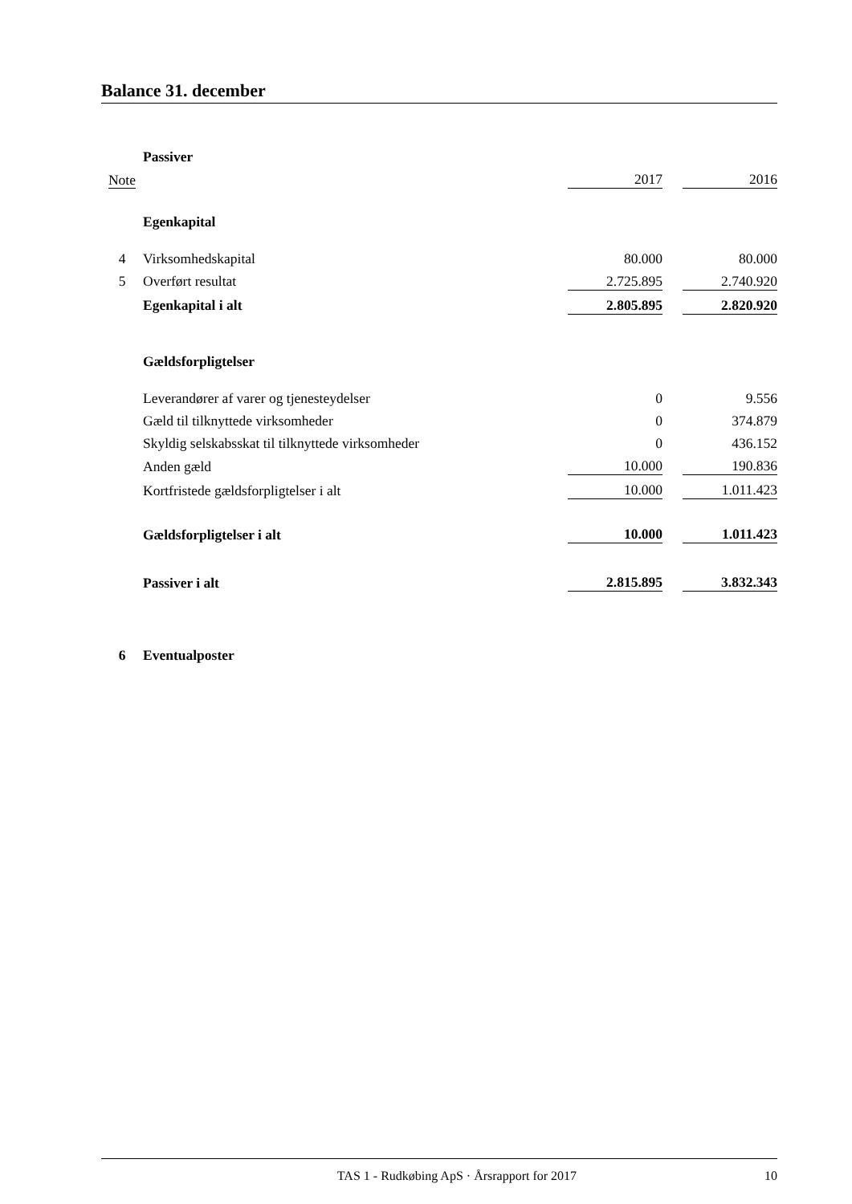Balance 31. december
| | Passiver | | | | |
| Note | | | 2017 | | 2016 |
| | Egenkapital | | | | |
| 4 | Virksomhedskapital | | 80.000 | | 80.000 |
| 5 | Overført resultat | | 2.725.895 | | 2.740.920 |
| | Egenkapital i alt | | 2.805.895 | | 2.820.920 |
| | Gældsforpligtelser | | | | |
| | Leverandører af varer og tjenesteydelser | | 0 | | 9.556 |
| | Gæld til tilknyttede virksomheder | | 0 | | 374.879 |
| | Skyldig selskabsskat til tilknyttede virksomheder | | 0 | | 436.152 |
| | Anden gæld | | 10.000 | | 190.836 |
| | Kortfristede gældsforpligtelser i alt | | 10.000 | | 1.011.423 |
| | Gældsforpligtelser i alt | | 10.000 | | 1.011.423 |
| | Passiver i alt | | 2.815.895 | | 3.832.343 |
| 6 | Eventualposter | | | | |
TAS 1 - Rudkøbing ApS · Årsrapport for 2017 10